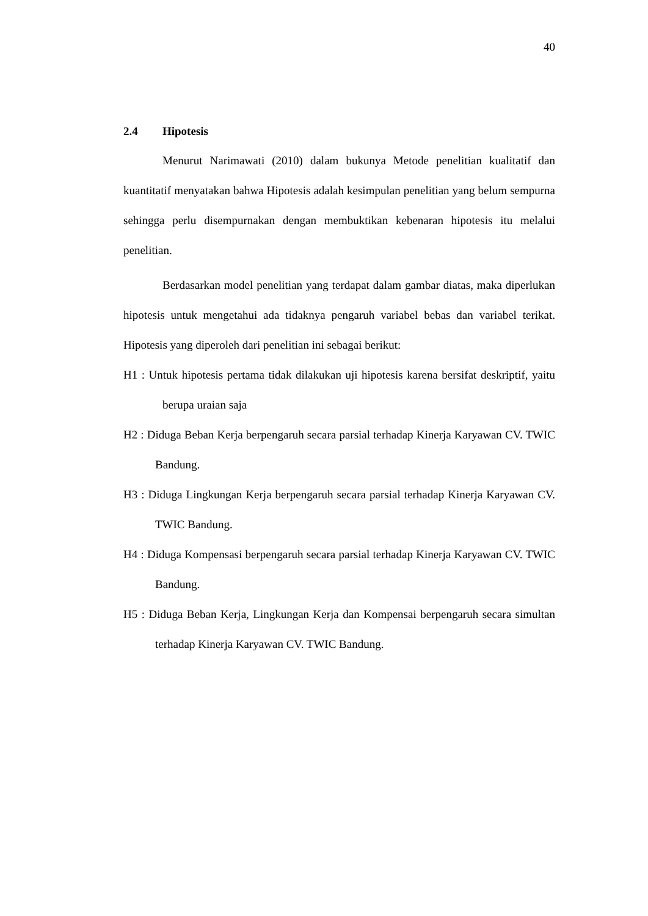40
2.4 Hipotesis
Menurut Narimawati (2010) dalam bukunya Metode penelitian kualitatif dan kuantitatif menyatakan bahwa Hipotesis adalah kesimpulan penelitian yang belum sempurna sehingga perlu disempurnakan dengan membuktikan kebenaran hipotesis itu melalui penelitian.
Berdasarkan model penelitian yang terdapat dalam gambar diatas, maka diperlukan hipotesis untuk mengetahui ada tidaknya pengaruh variabel bebas dan variabel terikat. Hipotesis yang diperoleh dari penelitian ini sebagai berikut:
H1 : Untuk hipotesis pertama tidak dilakukan uji hipotesis karena bersifat deskriptif, yaitu berupa uraian saja
H2 : Diduga Beban Kerja berpengaruh secara parsial terhadap Kinerja Karyawan CV. TWIC Bandung.
H3 : Diduga Lingkungan Kerja berpengaruh secara parsial terhadap Kinerja Karyawan CV. TWIC Bandung.
H4 : Diduga Kompensasi berpengaruh secara parsial terhadap Kinerja Karyawan CV. TWIC Bandung.
H5 : Diduga Beban Kerja, Lingkungan Kerja dan Kompensai berpengaruh secara simultan terhadap Kinerja Karyawan CV. TWIC Bandung.